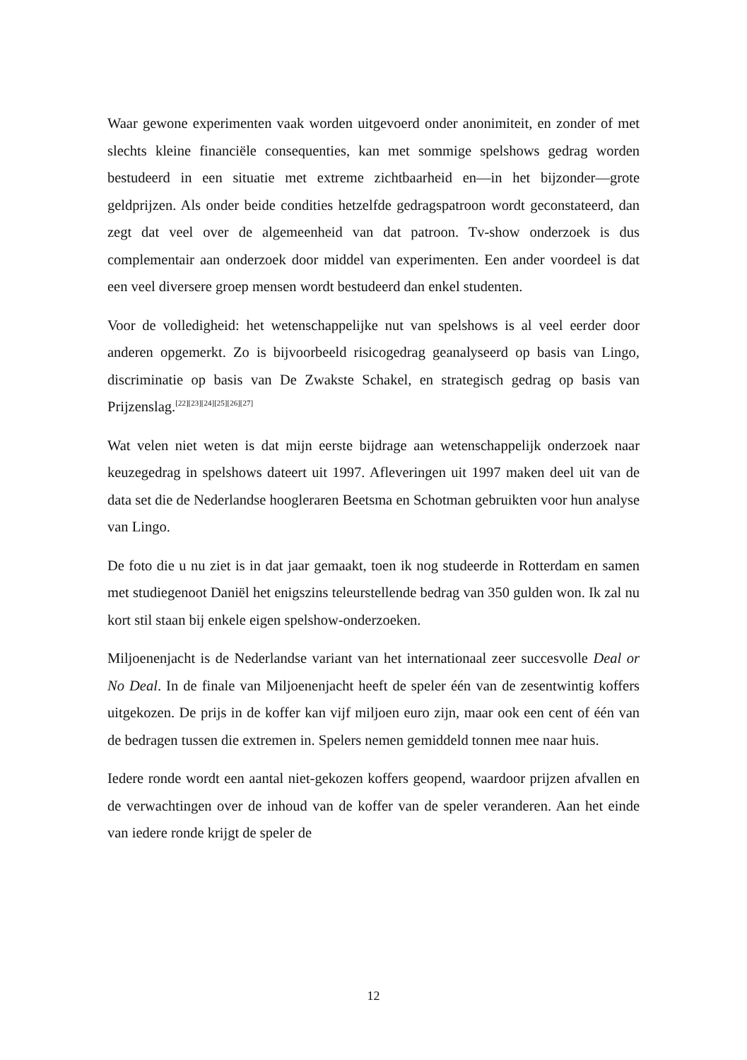Waar gewone experimenten vaak worden uitgevoerd onder anonimiteit, en zonder of met slechts kleine financiële consequenties, kan met sommige spelshows gedrag worden bestudeerd in een situatie met extreme zichtbaarheid en—in het bijzonder—grote geldprijzen. Als onder beide condities hetzelfde gedragspatroon wordt geconstateerd, dan zegt dat veel over de algemeenheid van dat patroon. Tv-show onderzoek is dus complementair aan onderzoek door middel van experimenten. Een ander voordeel is dat een veel diversere groep mensen wordt bestudeerd dan enkel studenten.
Voor de volledigheid: het wetenschappelijke nut van spelshows is al veel eerder door anderen opgemerkt. Zo is bijvoorbeeld risicogedrag geanalyseerd op basis van Lingo, discriminatie op basis van De Zwakste Schakel, en strategisch gedrag op basis van Prijzenslag.<sup>[22][23][24][25][26][27]</sup>
Wat velen niet weten is dat mijn eerste bijdrage aan wetenschappelijk onderzoek naar keuzegedrag in spelshows dateert uit 1997. Afleveringen uit 1997 maken deel uit van de data set die de Nederlandse hoogleraren Beetsma en Schotman gebruikten voor hun analyse van Lingo.
De foto die u nu ziet is in dat jaar gemaakt, toen ik nog studeerde in Rotterdam en samen met studiegenoot Daniël het enigszins teleurstellende bedrag van 350 gulden won. Ik zal nu kort stil staan bij enkele eigen spelshow-onderzoeken.
Miljoenenjacht is de Nederlandse variant van het internationaal zeer succesvolle Deal or No Deal. In de finale van Miljoenenjacht heeft de speler één van de zesentwintig koffers uitgekozen. De prijs in de koffer kan vijf miljoen euro zijn, maar ook een cent of één van de bedragen tussen die extremen in. Spelers nemen gemiddeld tonnen mee naar huis.
Iedere ronde wordt een aantal niet-gekozen koffers geopend, waardoor prijzen afvallen en de verwachtingen over de inhoud van de koffer van de speler veranderen. Aan het einde van iedere ronde krijgt de speler de
12